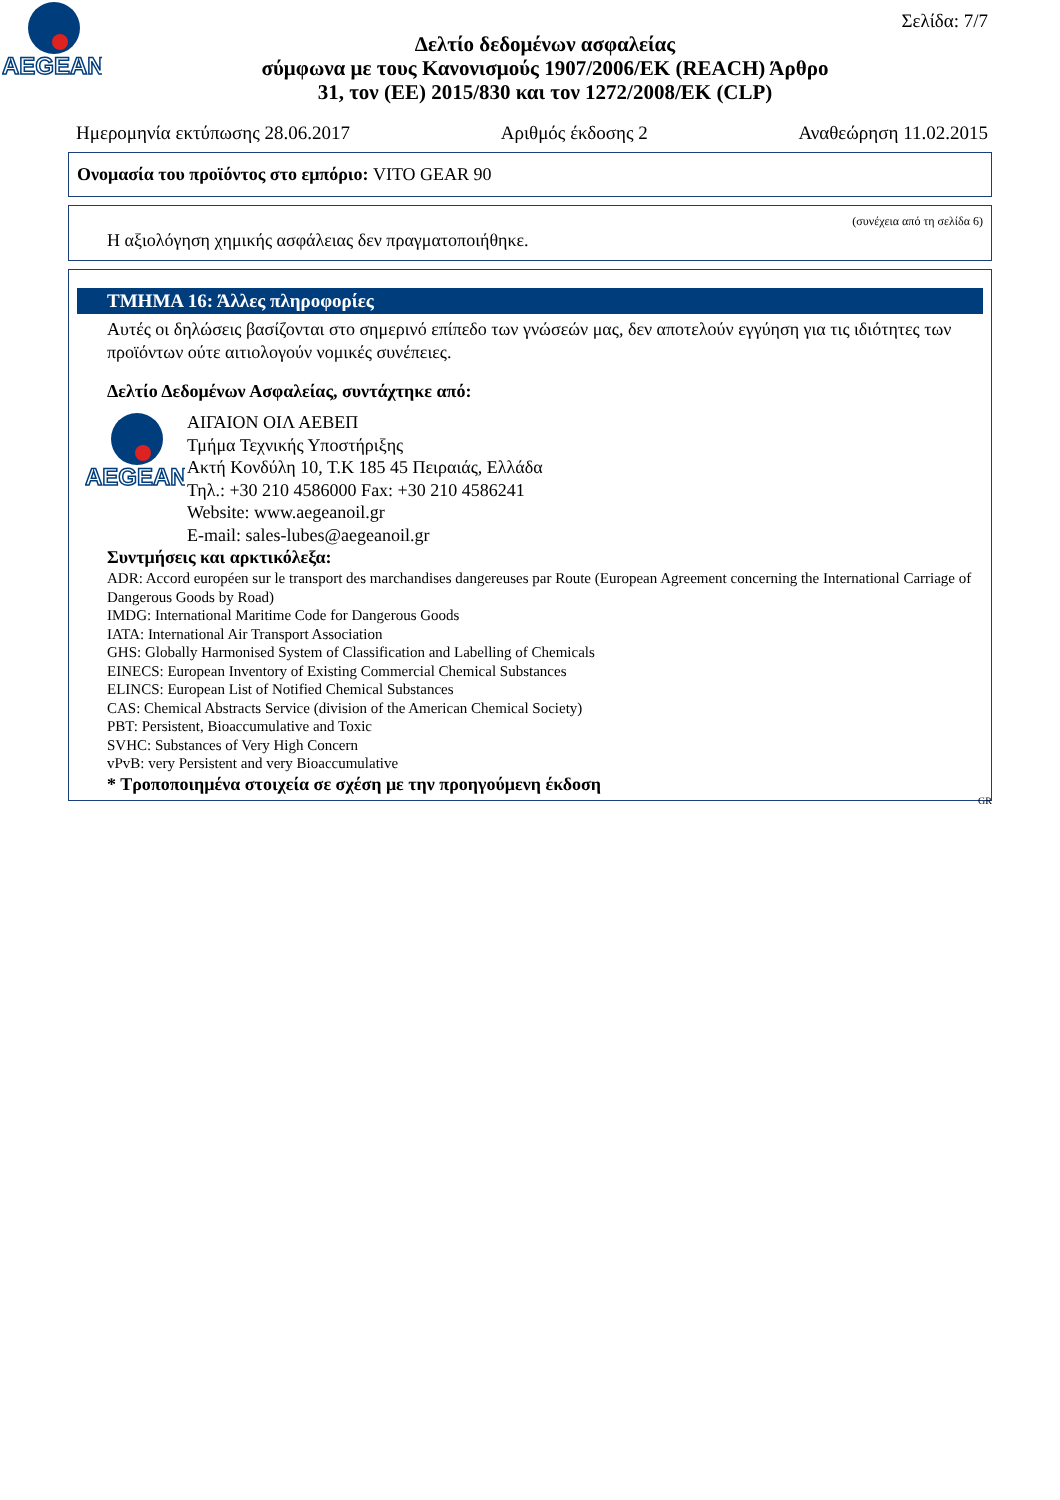AEGEAN
Σελίδα: 7/7
Δελτίο δεδομένων ασφαλείας
σύμφωνα με τους Κανονισμούς 1907/2006/ΕΚ (REACH) Άρθρο
31, τον (ΕΕ) 2015/830 και τον 1272/2008/ΕΚ (CLP)
Ημερομηνία εκτύπωσης 28.06.2017 Αριθμός έκδοσης 2 Αναθεώρηση 11.02.2015
Ονομασία του προϊόντος στο εμπόριο: VITO GEAR 90
(συνέχεια από τη σελίδα 6)
Η αξιολόγηση χημικής ασφάλειας δεν πραγματοποιήθηκε.
ΤΜΗΜΑ 16: Άλλες πληροφορίες
Αυτές οι δηλώσεις βασίζονται στο σημερινό επίπεδο των γνώσεών μας, δεν αποτελούν εγγύηση για τις ιδιότητες των προϊόντων ούτε αιτιολογούν νομικές συνέπειες.
Δελτίο Δεδομένων Ασφαλείας, συντάχτηκε από:
AEGEAN
ΑΙΓΑΙΟΝ ΟΙΛ ΑΕΒΕΠ
Τμήμα Τεχνικής Υποστήριξης
Ακτή Κονδύλη 10, Τ.Κ 185 45 Πειραιάς, Ελλάδα
Τηλ.: +30 210 4586000 Fax: +30 210 4586241
Website: www.aegeanoil.gr
E-mail: sales-lubes@aegeanoil.gr
Συντμήσεις και αρκτικόλεξα:
ADR: Accord européen sur le transport des marchandises dangereuses par Route (European Agreement concerning the International Carriage of Dangerous Goods by Road)
IMDG: International Maritime Code for Dangerous Goods
IATA: International Air Transport Association
GHS: Globally Harmonised System of Classification and Labelling of Chemicals
EINECS: European Inventory of Existing Commercial Chemical Substances
ELINCS: European List of Notified Chemical Substances
CAS: Chemical Abstracts Service (division of the American Chemical Society)
PBT: Persistent, Bioaccumulative and Toxic
SVHC: Substances of Very High Concern
vPvB: very Persistent and very Bioaccumulative
* Τροποποιημένα στοιχεία σε σχέση με την προηγούμενη έκδοση
GR